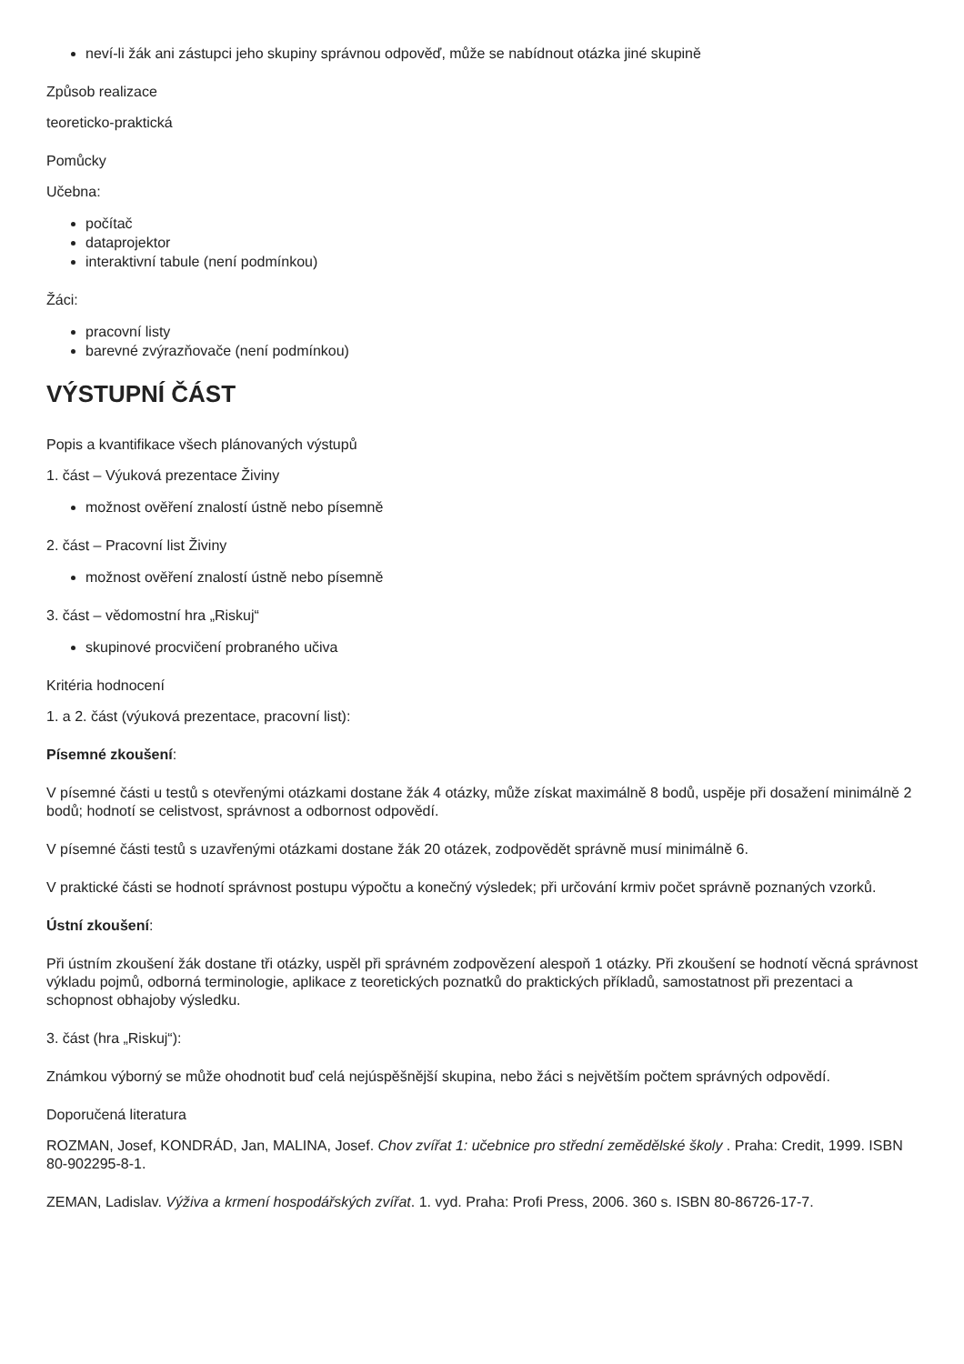neví-li žák ani zástupci jeho skupiny správnou odpověď, může se nabídnout otázka jiné skupině
Způsob realizace
teoreticko-praktická
Pomůcky
Učebna:
počítač
dataprojektor
interaktivní tabule (není podmínkou)
Žáci:
pracovní listy
barevné zvýrazňovače (není podmínkou)
VÝSTUPNÍ ČÁST
Popis a kvantifikace všech plánovaných výstupů
1. část – Výuková prezentace Živiny
možnost ověření znalostí ústně nebo písemně
2. část – Pracovní list Živiny
možnost ověření znalostí ústně nebo písemně
3. část – vědomostní hra „Riskuj“
skupinové procvičení probraného učiva
Kritéria hodnocení
1. a 2. část (výuková prezentace, pracovní list):
Písemné zkoušení:
V písemné části u testů s otevřenými otázkami dostane žák 4 otázky, může získat maximálně 8 bodů, uspěje při dosažení minimálně 2 bodů; hodnotí se celistvost, správnost a odbornost odpovědí.
V písemné části testů s uzavřenými otázkami dostane žák 20 otázek, zodpovědět správně musí minimálně 6.
V praktické části se hodnotí správnost postupu výpočtu a konečný výsledek; při určování krmiv počet správně poznaných vzorků.
Ústní zkoušení:
Při ústním zkoušení žák dostane tři otázky, uspěl při správném zodpovězení alespoň 1 otázky. Při zkoušení se hodnotí věcná správnost výkladu pojmů, odborná terminologie, aplikace z teoretických poznatků do praktických příkladů, samostatnost při prezentaci a schopnost obhajoby výsledku.
3. část (hra „Riskuj“):
Známkou výborný se může ohodnotit buď celá nejúspěšnější skupina, nebo žáci s největším počtem správných odpovědí.
Doporučená literatura
ROZMAN, Josef, KONDRÁD, Jan, MALINA, Josef. Chov zvířat 1: učebnice pro střední zemědělské školy . Praha: Credit, 1999. ISBN 80-902295-8-1.
ZEMAN, Ladislav. Výživa a krmení hospodářských zvířat. 1. vyd. Praha: Profi Press, 2006. 360 s. ISBN 80-86726-17-7.